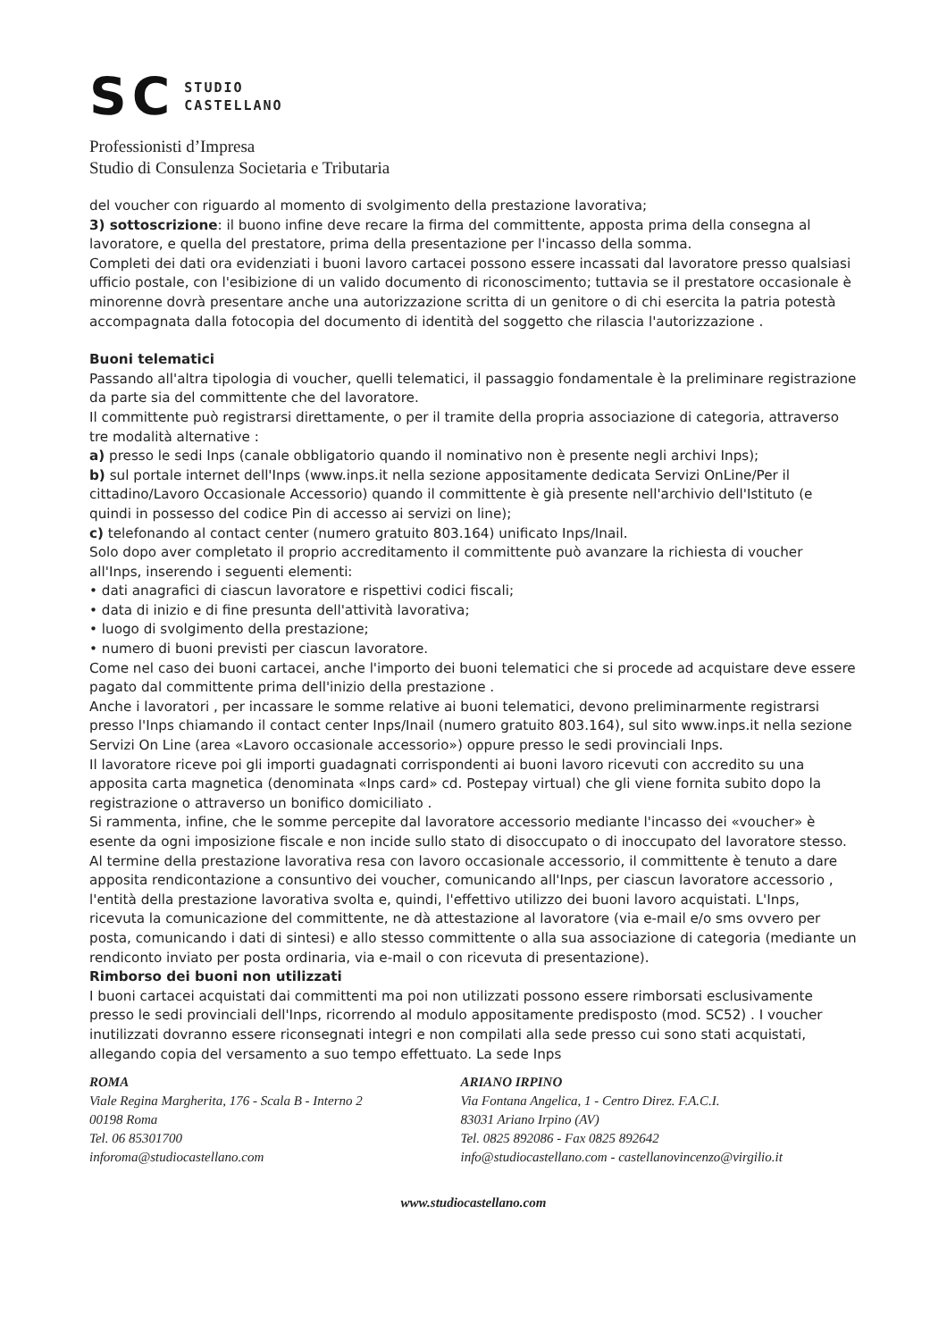SC STUDIO
CASTELLANO
Professionisti d’Impresa
Studio di Consulenza Societaria e Tributaria
del voucher con riguardo al momento di svolgimento della prestazione lavorativa;
3) sottoscrizione: il buono infine deve recare la firma del committente, apposta prima della consegna al lavoratore, e quella del prestatore, prima della presentazione per l'incasso della somma.
Completi dei dati ora evidenziati i buoni lavoro cartacei possono essere incassati dal lavoratore presso qualsiasi ufficio postale, con l'esibizione di un valido documento di riconoscimento; tuttavia se il prestatore occasionale è minorenne dovrà presentare anche una autorizzazione scritta di un genitore o di chi esercita la patria potestà accompagnata dalla fotocopia del documento di identità del soggetto che rilascia l'autorizzazione .
Buoni telematici
Passando all'altra tipologia di voucher, quelli telematici, il passaggio fondamentale è la preliminare registrazione da parte sia del committente che del lavoratore.
Il committente può registrarsi direttamente, o per il tramite della propria associazione di categoria, attraverso tre modalità alternative :
a) presso le sedi Inps (canale obbligatorio quando il nominativo non è presente negli archivi Inps);
b) sul portale internet dell'Inps (www.inps.it nella sezione appositamente dedicata Servizi OnLine/Per il cittadino/Lavoro Occasionale Accessorio) quando il committente è già presente nell'archivio dell'Istituto (e quindi in possesso del codice Pin di accesso ai servizi on line);
c) telefonando al contact center (numero gratuito 803.164) unificato Inps/Inail.
Solo dopo aver completato il proprio accreditamento il committente può avanzare la richiesta di voucher all'Inps, inserendo i seguenti elementi:
• dati anagrafici di ciascun lavoratore e rispettivi codici fiscali;
• data di inizio e di fine presunta dell'attività lavorativa;
• luogo di svolgimento della prestazione;
• numero di buoni previsti per ciascun lavoratore.
Come nel caso dei buoni cartacei, anche l'importo dei buoni telematici che si procede ad acquistare deve essere pagato dal committente prima dell'inizio della prestazione .
Anche i lavoratori , per incassare le somme relative ai buoni telematici, devono preliminarmente registrarsi presso l'Inps chiamando il contact center Inps/Inail (numero gratuito 803.164), sul sito www.inps.it nella sezione Servizi On Line (area «Lavoro occasionale accessorio») oppure presso le sedi provinciali Inps.
Il lavoratore riceve poi gli importi guadagnati corrispondenti ai buoni lavoro ricevuti con accredito su una apposita carta magnetica (denominata «Inps card» cd. Postepay virtual) che gli viene fornita subito dopo la registrazione o attraverso un bonifico domiciliato .
Si rammenta, infine, che le somme percepite dal lavoratore accessorio mediante l'incasso dei «voucher» è esente da ogni imposizione fiscale e non incide sullo stato di disoccupato o di inoccupato del lavoratore stesso.
Al termine della prestazione lavorativa resa con lavoro occasionale accessorio, il committente è tenuto a dare apposita rendicontazione a consuntivo dei voucher, comunicando all'Inps, per ciascun lavoratore accessorio , l'entità della prestazione lavorativa svolta e, quindi, l'effettivo utilizzo dei buoni lavoro acquistati. L'Inps, ricevuta la comunicazione del committente, ne dà attestazione al lavoratore (via e-mail e/o sms ovvero per posta, comunicando i dati di sintesi) e allo stesso committente o alla sua associazione di categoria (mediante un rendiconto inviato per posta ordinaria, via e-mail o con ricevuta di presentazione).
Rimborso dei buoni non utilizzati
I buoni cartacei acquistati dai committenti ma poi non utilizzati possono essere rimborsati esclusivamente presso le sedi provinciali dell'Inps, ricorrendo al modulo appositamente predisposto (mod. SC52) . I voucher inutilizzati dovranno essere riconsegnati integri e non compilati alla sede presso cui sono stati acquistati, allegando copia del versamento a suo tempo effettuato. La sede Inps
ROMA
Viale Regina Margherita, 176 - Scala B - Interno 2
00198 Roma
Tel. 06 85301700
inforoma@studiocastellano.com
ARIANO IRPINO
Via Fontana Angelica, 1 - Centro Direz. F.A.C.I.
83031 Ariano Irpino (AV)
Tel. 0825 892086 - Fax 0825 892642
info@studiocastellano.com - castellanovincenzo@virgilio.it
www.studiocastellano.com